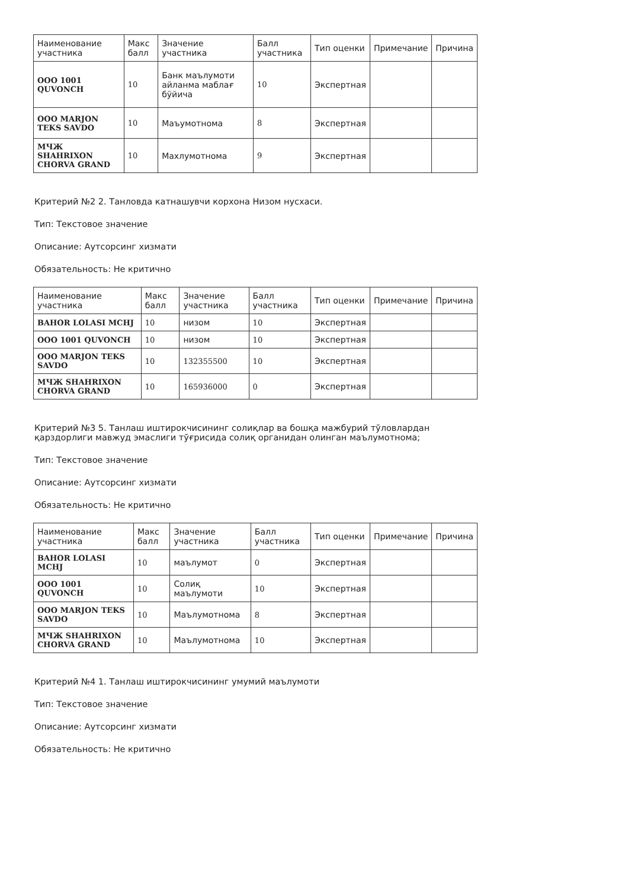| Наименование участника | Макс балл | Значение участника | Балл участника | Тип оценки | Примечание | Причина |
| --- | --- | --- | --- | --- | --- | --- |
| ООО 1001 QUVONCH | 10 | Банк маълумоти айланма маблағ бўйича | 10 | Экспертная | | |
| ООО MARJON TEKS SAVDO | 10 | Маъумотнома | 8 | Экспертная | | |
| МЧЖ SHAHRIXON CHORVA GRAND | 10 | Махлумотнома | 9 | Экспертная | | |
Критерий №2 2. Танловда катнашувчи корхона Низом нусхаси.
Тип: Текстовое значение
Описание: Аутсорсинг хизмати
Обязательность: Не критично
| Наименование участника | Макс балл | Значение участника | Балл участника | Тип оценки | Примечание | Причина |
| --- | --- | --- | --- | --- | --- | --- |
| BAHOR LOLASI MCHJ | 10 | низом | 10 | Экспертная | | |
| ООО 1001 QUVONCH | 10 | низом | 10 | Экспертная | | |
| ООО MARJON TEKS SAVDO | 10 | 132355500 | 10 | Экспертная | | |
| МЧЖ SHAHRIXON CHORVA GRAND | 10 | 165936000 | 0 | Экспертная | | |
Критерий №3 5. Танлаш иштирокчисининг солиқлар ва бошқа мажбурий тўловлардан қарздорлиги мавжуд эмаслиги тўғрисида солиқ органидан олинган маълумотнома;
Тип: Текстовое значение
Описание: Аутсорсинг хизмати
Обязательность: Не критично
| Наименование участника | Макс балл | Значение участника | Балл участника | Тип оценки | Примечание | Причина |
| --- | --- | --- | --- | --- | --- | --- |
| BAHOR LOLASI MCHJ | 10 | маълумот | 0 | Экспертная | | |
| ООО 1001 QUVONCH | 10 | Солиқ маълумоти | 10 | Экспертная | | |
| ООО MARJON TEKS SAVDO | 10 | Маълумотнома | 8 | Экспертная | | |
| МЧЖ SHAHRIXON CHORVA GRAND | 10 | Маълумотнома | 10 | Экспертная | | |
Критерий №4 1. Танлаш иштирокчисининг умумий маълумоти
Тип: Текстовое значение
Описание: Аутсорсинг хизмати
Обязательность: Не критично